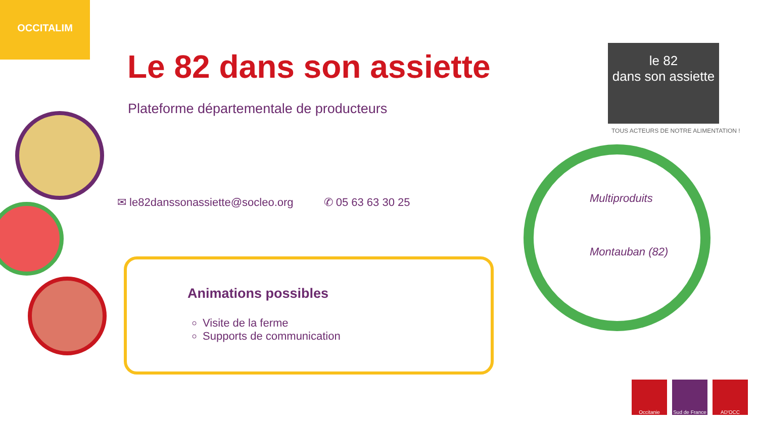OCCITALIM
Le 82 dans son assiette
Plateforme départementale de producteurs
✉ le82danssonassiette@socleo.org ✆ 05 63 63 30 25
Animations possibles
Visite de la ferme
Supports de communication
le 82
dans son assiette
TOUS ACTEURS DE NOTRE ALIMENTATION !
Multiproduits
Montauban (82)
Occitanie Sud de France
AD'OCC